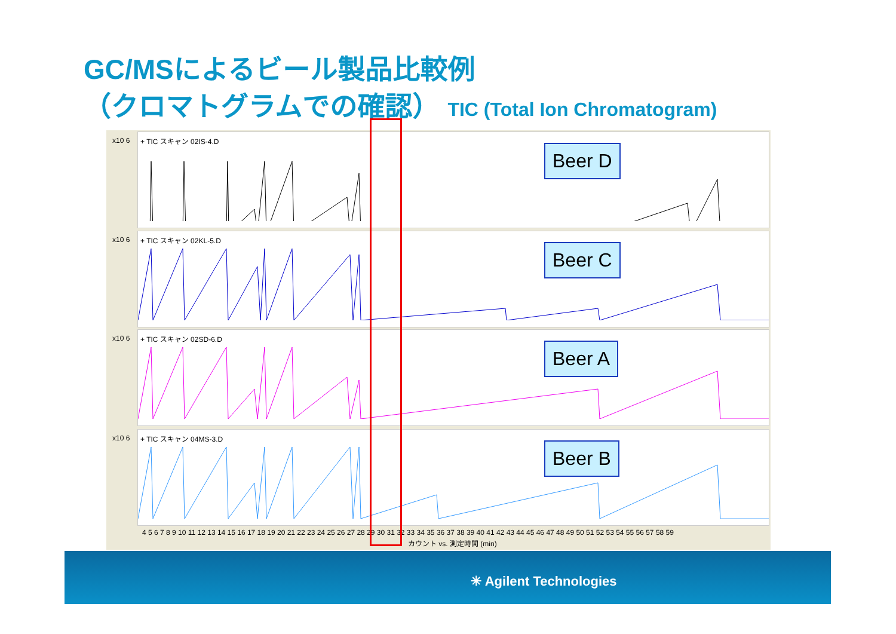GC/MSによるビール製品比較例
（クロマトグラムでの確認） TIC (Total Ion Chromatogram)
x10 6
+ TIC スキャン 02IS-4.D
Beer D
x10 6
+ TIC スキャン 02KL-5.D
Beer C
x10 6
+ TIC スキャン 02SD-6.D
Beer A
x10 6
+ TIC スキャン 04MS-3.D
Beer B
4 5 6 7 8 9 10 11 12 13 14 15 16 17 18 19 20 21 22 23 24 25 26 27 28 29 30 31 32 33 34 35 36 37 38 39 40 41 42 43 44 45 46 47 48 49 50 51 52 53 54 55 56 57 58 59
カウント vs. 測定時間 (min)
✳ Agilent Technologies